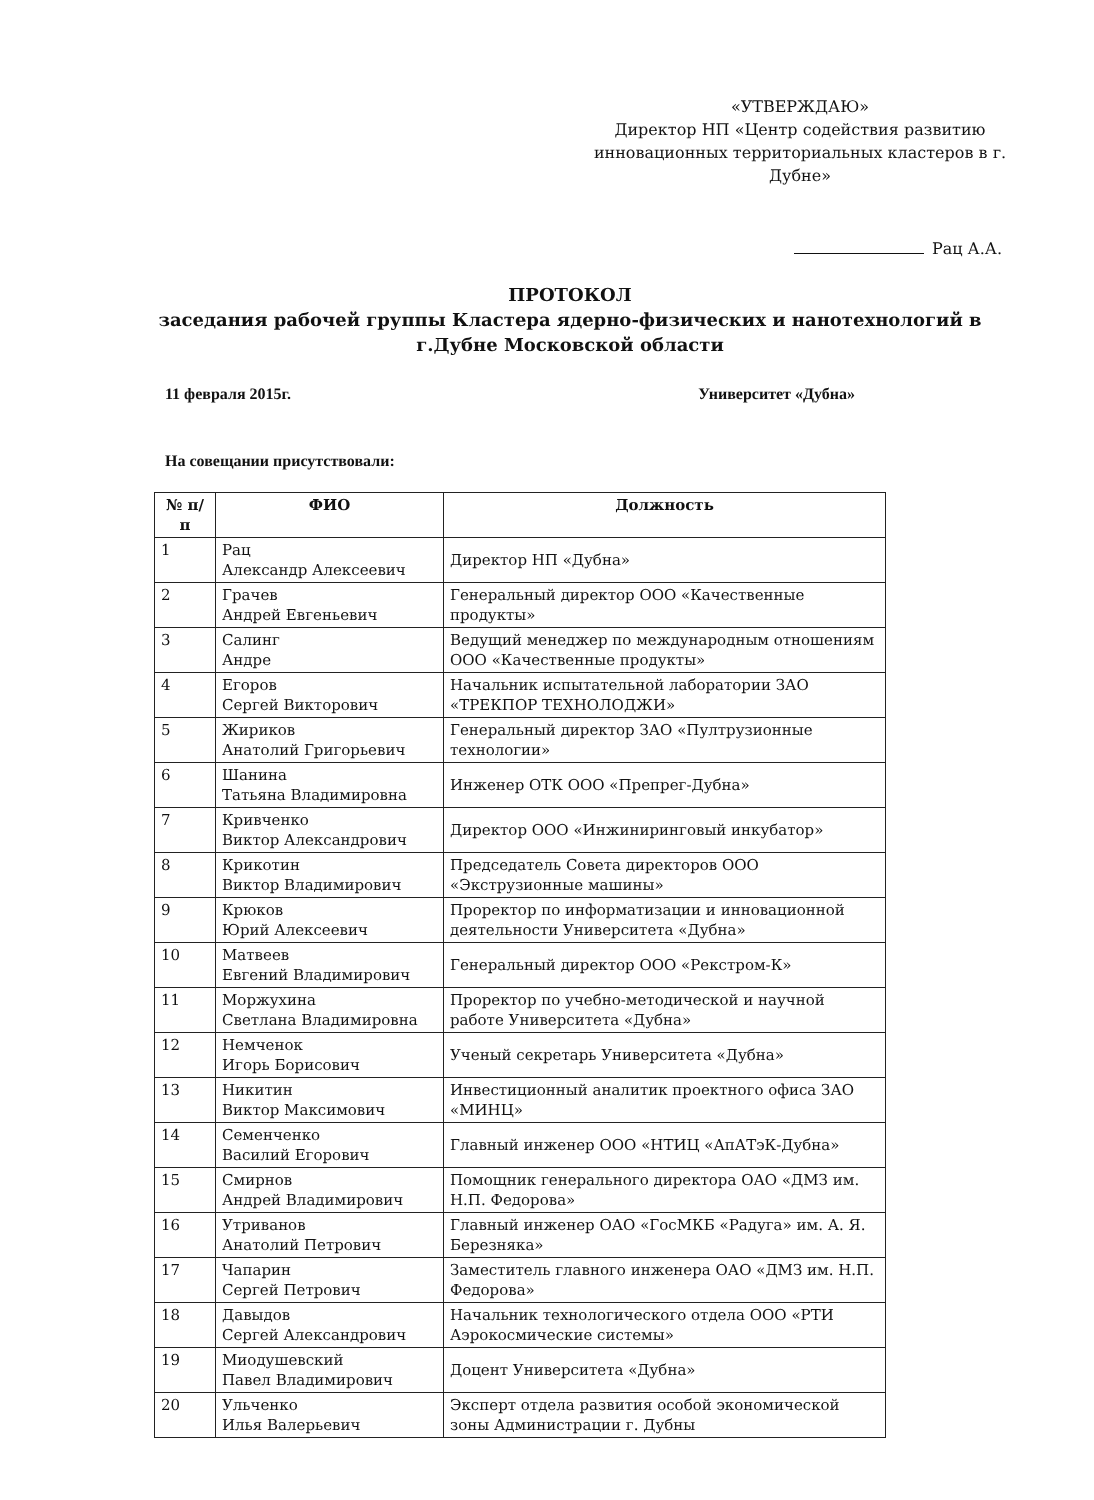«УТВЕРЖДАЮ»
Директор НП «Центр содействия развитию инновационных территориальных кластеров в г. Дубне»
Рац А.А.
ПРОТОКОЛ
заседания рабочей группы Кластера ядерно-физических и нанотехнологий в г.Дубне Московской области
11 февраля 2015г. Университет «Дубна»
На совещании присутствовали:
| № п/п | ФИО | Должность |
| --- | --- | --- |
| 1 | Рац Александр Алексеевич | Директор НП «Дубна» |
| 2 | Грачев Андрей Евгеньевич | Генеральный директор ООО «Качественные продукты» |
| 3 | Салинг Андре | Ведущий менеджер по международным отношениям ООО «Качественные продукты» |
| 4 | Егоров Сергей Викторович | Начальник испытательной лаборатории ЗАО «ТРЕКПОР ТЕХНОЛОДЖИ» |
| 5 | Жириков Анатолий Григорьевич | Генеральный директор ЗАО «Пултрузионные технологии» |
| 6 | Шанина Татьяна Владимировна | Инженер ОТК ООО «Препрег-Дубна» |
| 7 | Кривченко Виктор Александрович | Директор ООО «Инжиниринговый инкубатор» |
| 8 | Крикотин Виктор Владимирович | Председатель Совета директоров ООО «Экструзионные машины» |
| 9 | Крюков Юрий Алексеевич | Проректор по информатизации и инновационной деятельности Университета «Дубна» |
| 10 | Матвеев Евгений Владимирович | Генеральный директор ООО «Рекстром-К» |
| 11 | Моржухина Светлана Владимировна | Проректор по учебно-методической и научной работе Университета «Дубна» |
| 12 | Немченок Игорь Борисович | Ученый секретарь Университета «Дубна» |
| 13 | Никитин Виктор Максимович | Инвестиционный аналитик проектного офиса ЗАО «МИНЦ» |
| 14 | Семенченко Василий Егорович | Главный инженер ООО «НТИЦ «АпАТэК-Дубна» |
| 15 | Смирнов Андрей Владимирович | Помощник генерального директора ОАО «ДМЗ им. Н.П. Федорова» |
| 16 | Утриванов Анатолий Петрович | Главный инженер ОАО «ГосМКБ «Радуга» им. А. Я. Березняка» |
| 17 | Чапарин Сергей Петрович | Заместитель главного инженера ОАО «ДМЗ им. Н.П. Федорова» |
| 18 | Давыдов Сергей Александрович | Начальник технологического отдела ООО «РТИ Аэрокосмические системы» |
| 19 | Миодушевский Павел Владимирович | Доцент Университета «Дубна» |
| 20 | Ульченко Илья Валерьевич | Эксперт отдела развития особой экономической зоны Администрации г. Дубны |